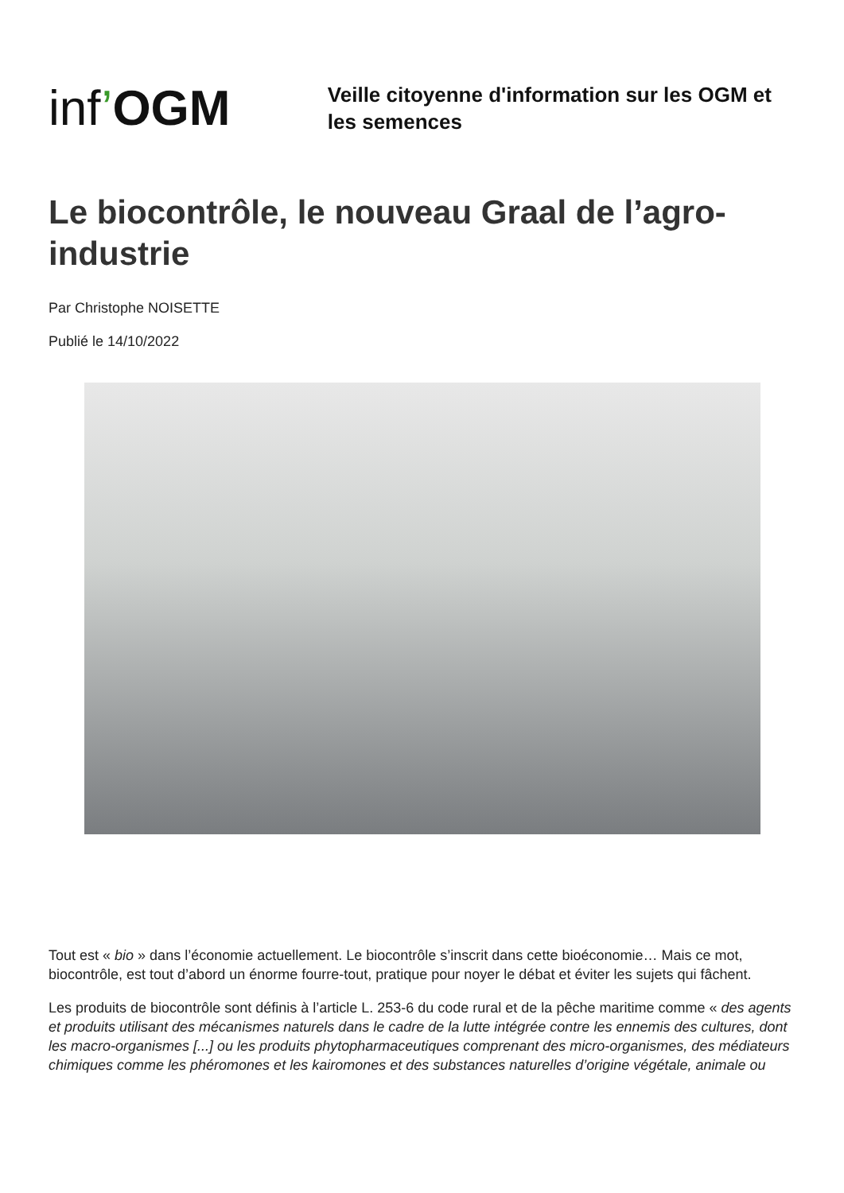inf’OGM
Veille citoyenne d'information sur les OGM et les semences
Le biocontrôle, le nouveau Graal de l’agro-industrie
Par Christophe NOISETTE
Publié le 14/10/2022
Tout est « bio » dans l’économie actuellement. Le biocontrôle s’inscrit dans cette bioéconomie… Mais ce mot, biocontrôle, est tout d’abord un énorme fourre-tout, pratique pour noyer le débat et éviter les sujets qui fâchent.
Les produits de biocontrôle sont définis à l’article L. 253-6 du code rural et de la pêche maritime comme « des agents et produits utilisant des mécanismes naturels dans le cadre de la lutte intégrée contre les ennemis des cultures, dont les macro-organismes [...] ou les produits phytopharmaceutiques comprenant des micro-organismes, des médiateurs chimiques comme les phéromones et les kairomones et des substances naturelles d’origine végétale, animale ou